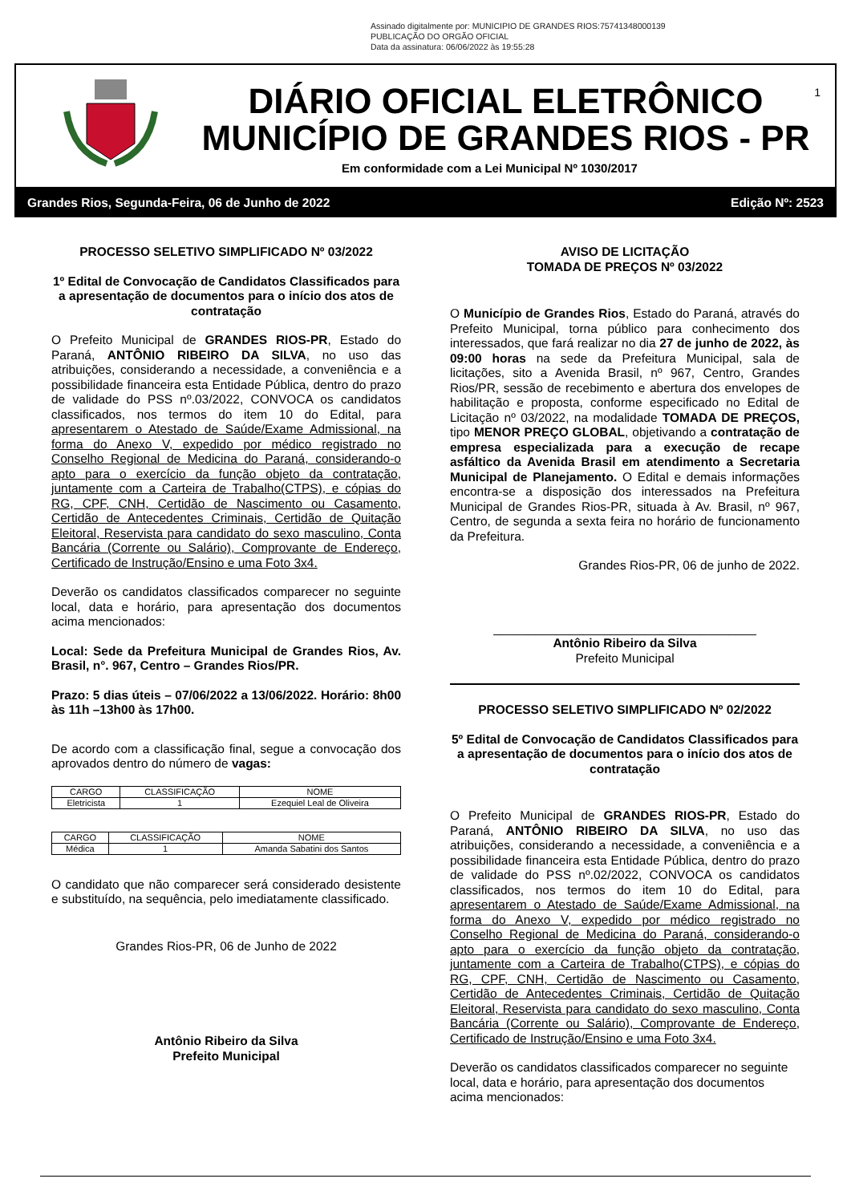Assinado digitalmente por: MUNICIPIO DE GRANDES RIOS:75741348000139
PUBLICAÇÃO DO ORGÃO OFICIAL
Data da assinatura: 06/06/2022 às 19:55:28
1
DIÁRIO OFICIAL ELETRÔNICO
MUNICÍPIO DE GRANDES RIOS - PR
Em conformidade com a Lei Municipal Nº 1030/2017
Grandes Rios, Segunda-Feira, 06 de Junho de 2022 Edição Nº: 2523
PROCESSO SELETIVO SIMPLIFICADO Nº 03/2022
1º Edital de Convocação de Candidatos Classificados para a apresentação de documentos para o início dos atos de contratação
O Prefeito Municipal de GRANDES RIOS-PR, Estado do Paraná, ANTÔNIO RIBEIRO DA SILVA, no uso das atribuições, considerando a necessidade, a conveniência e a possibilidade financeira esta Entidade Pública, dentro do prazo de validade do PSS nº.03/2022, CONVOCA os candidatos classificados, nos termos do item 10 do Edital, para apresentarem o Atestado de Saúde/Exame Admissional, na forma do Anexo V, expedido por médico registrado no Conselho Regional de Medicina do Paraná, considerando-o apto para o exercício da função objeto da contratação, juntamente com a Carteira de Trabalho(CTPS), e cópias do RG, CPF, CNH, Certidão de Nascimento ou Casamento, Certidão de Antecedentes Criminais, Certidão de Quitação Eleitoral, Reservista para candidato do sexo masculino, Conta Bancária (Corrente ou Salário), Comprovante de Endereço, Certificado de Instrução/Ensino e uma Foto 3x4.
Deverão os candidatos classificados comparecer no seguinte local, data e horário, para apresentação dos documentos acima mencionados:
Local: Sede da Prefeitura Municipal de Grandes Rios, Av. Brasil, n°. 967, Centro – Grandes Rios/PR.
Prazo: 5 dias úteis – 07/06/2022 a 13/06/2022. Horário: 8h00 às 11h –13h00 às 17h00.
De acordo com a classificação final, segue a convocação dos aprovados dentro do número de vagas:
| CARGO | CLASSIFICAÇÃO | NOME |
| --- | --- | --- |
| Eletricista | 1 | Ezequiel Leal de Oliveira |
| CARGO | CLASSIFICAÇÃO | NOME |
| --- | --- | --- |
| Médica | 1 | Amanda Sabatini dos Santos |
O candidato que não comparecer será considerado desistente e substituído, na sequência, pelo imediatamente classificado.
Grandes Rios-PR, 06 de Junho de 2022
Antônio Ribeiro da Silva
Prefeito Municipal
AVISO DE LICITAÇÃO
TOMADA DE PREÇOS Nº 03/2022
O Município de Grandes Rios, Estado do Paraná, através do Prefeito Municipal, torna público para conhecimento dos interessados, que fará realizar no dia 27 de junho de 2022, às 09:00 horas na sede da Prefeitura Municipal, sala de licitações, sito a Avenida Brasil, nº 967, Centro, Grandes Rios/PR, sessão de recebimento e abertura dos envelopes de habilitação e proposta, conforme especificado no Edital de Licitação nº 03/2022, na modalidade TOMADA DE PREÇOS, tipo MENOR PREÇO GLOBAL, objetivando a contratação de empresa especializada para a execução de recape asfáltico da Avenida Brasil em atendimento a Secretaria Municipal de Planejamento. O Edital e demais informações encontra-se a disposição dos interessados na Prefeitura Municipal de Grandes Rios-PR, situada à Av. Brasil, nº 967, Centro, de segunda a sexta feira no horário de funcionamento da Prefeitura.
Grandes Rios-PR, 06 de junho de 2022.
______________________________________
Antônio Ribeiro da Silva
Prefeito Municipal
PROCESSO SELETIVO SIMPLIFICADO Nº 02/2022
5º Edital de Convocação de Candidatos Classificados para a apresentação de documentos para o início dos atos de contratação
O Prefeito Municipal de GRANDES RIOS-PR, Estado do Paraná, ANTÔNIO RIBEIRO DA SILVA, no uso das atribuições, considerando a necessidade, a conveniência e a possibilidade financeira esta Entidade Pública, dentro do prazo de validade do PSS nº.02/2022, CONVOCA os candidatos classificados, nos termos do item 10 do Edital, para apresentarem o Atestado de Saúde/Exame Admissional, na forma do Anexo V, expedido por médico registrado no Conselho Regional de Medicina do Paraná, considerando-o apto para o exercício da função objeto da contratação, juntamente com a Carteira de Trabalho(CTPS), e cópias do RG, CPF, CNH, Certidão de Nascimento ou Casamento, Certidão de Antecedentes Criminais, Certidão de Quitação Eleitoral, Reservista para candidato do sexo masculino, Conta Bancária (Corrente ou Salário), Comprovante de Endereço, Certificado de Instrução/Ensino e uma Foto 3x4.
Deverão os candidatos classificados comparecer no seguinte local, data e horário, para apresentação dos documentos acima mencionados: